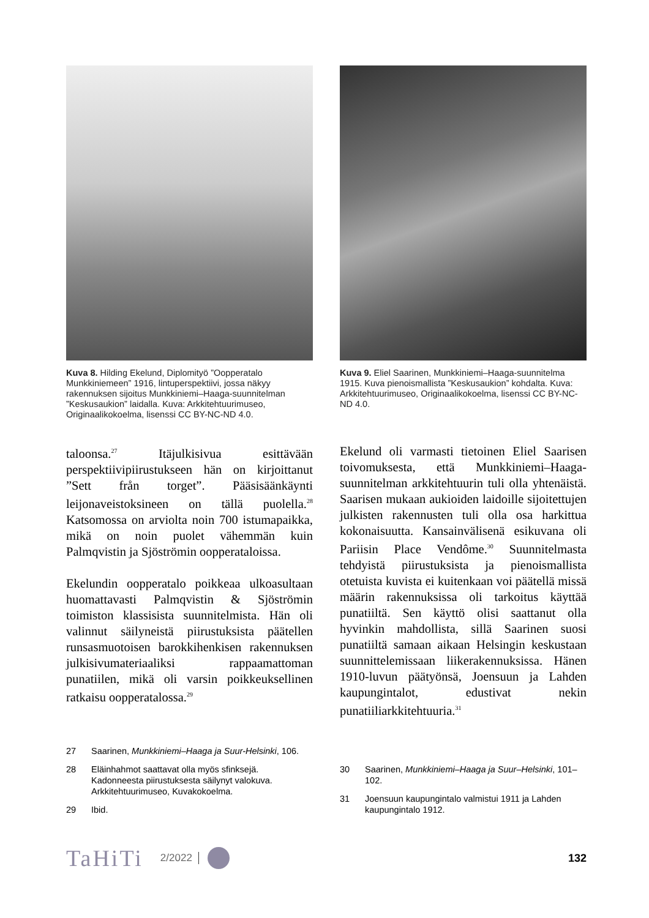Kuva 8. Hilding Ekelund, Diplomityö ”Oopperatalo Munkkiniemeen” 1916, lintuperspektiivi, jossa näkyy rakennuksen sijoitus Munkkiniemi–Haaga-suunnitelman ”Keskusaukion” laidalla. Kuva: Arkkitehtuurimuseo, Originaalikokoelma, lisenssi CC BY-NC-ND 4.0.
Kuva 9. Eliel Saarinen, Munkkiniemi–Haaga-suunnitelma 1915. Kuva pienoismallista ”Keskusaukion” kohdalta. Kuva: Arkkitehtuurimuseo, Originaalikokoelma, lisenssi CC BY-NC-ND 4.0.
taloonsa.<sup>27</sup> Itäjulkisivua esittävään perspektiivipiirustukseen hän on kirjoittanut ”Sett från torget”. Pääsisäänkäynti leijonaveistoksineen on tällä puolella.<sup>28</sup> Katsomossa on arviolta noin 700 istumapaikka, mikä on noin puolet vähemmän kuin Palmqvistin ja Sjöströmin oopperataloissa.
Ekelundin oopperatalo poikkeaa ulkoasultaan huomattavasti Palmqvistin & Sjöströmin toimiston klassisista suunnitelmista. Hän oli valinnut säilyneistä piirustuksista päätellen runsasmuotoisen barokkihenkisen rakennuksen julkisivumateriaaliksi rappaamattoman punatiilen, mikä oli varsin poikkeuksellinen ratkaisu oopperatalossa.<sup>29</sup>
Ekelund oli varmasti tietoinen Eliel Saarisen toivomuksesta, että Munkkiniemi–Haaga-suunnitelman arkkitehtuurin tuli olla yhtenäistä. Saarisen mukaan aukioiden laidoille sijoitettujen julkisten rakennusten tuli olla osa harkittua kokonaisuutta. Kansainvälisenä esikuvana oli Pariisin Place Vendôme.<sup>30</sup> Suunnitelmasta tehdyistä piirustuksista ja pienoismallista otetuista kuvista ei kuitenkaan voi päätellä missä määrin rakennuksissa oli tarkoitus käyttää punatiiltä. Sen käyttö olisi saattanut olla hyvinkin mahdollista, sillä Saarinen suosi punatiiltä samaan aikaan Helsingin keskustaan suunnittelemissaan liikerakennuksissa. Hänen 1910-luvun päätyönsä, Joensuun ja Lahden kaupungintalot, edustivat nekin punatiiliarkkitehtuuria.<sup>31</sup>
27 Saarinen, Munkkiniemi–Haaga ja Suur-Helsinki, 106.
28 Eläinhahmot saattavat olla myös sfinksejä. Kadonneesta piirustuksesta säilynyt valokuva. Arkkitehtuurimuseo, Kuvakokoelma.
29 Ibid.
30 Saarinen, Munkkiniemi–Haaga ja Suur–Helsinki, 101–102.
31 Joensuun kaupungintalo valmistui 1911 ja Lahden kaupungintalo 1912.
TaHiTi 2/2022 132